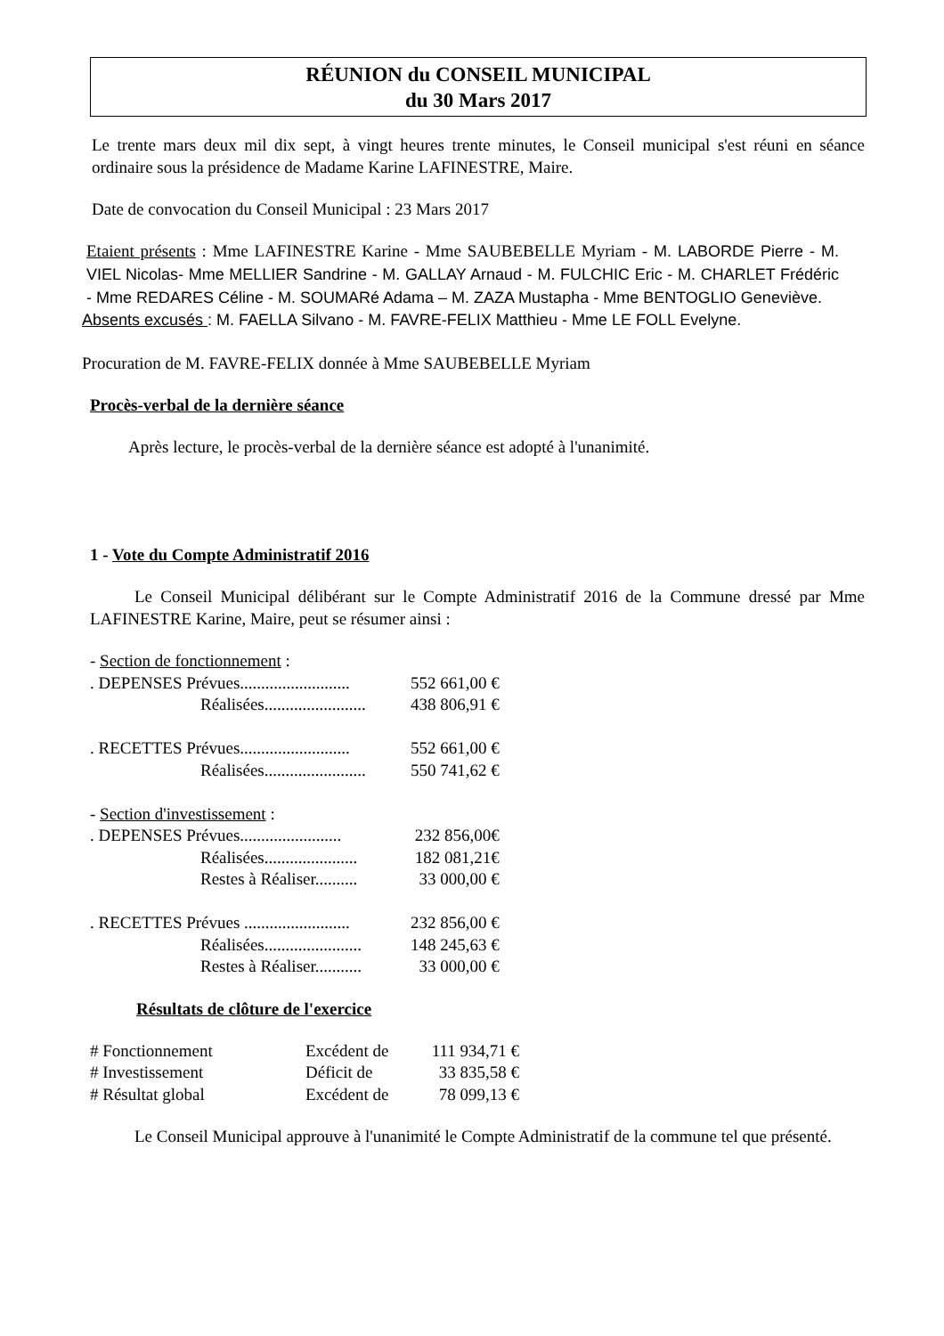RÉUNION du CONSEIL MUNICIPAL
du 30 Mars 2017
Le trente mars deux mil dix sept, à vingt heures trente minutes, le Conseil municipal s'est réuni en séance ordinaire sous la présidence de Madame Karine LAFINESTRE, Maire.
Date de convocation du Conseil Municipal : 23 Mars 2017
Etaient présents : Mme LAFINESTRE Karine - Mme SAUBEBELLE Myriam - M. LABORDE Pierre - M. VIEL Nicolas- Mme MELLIER Sandrine - M. GALLAY Arnaud - M. FULCHIC Eric - M. CHARLET Frédéric - Mme REDARES Céline - M. SOUMARé Adama – M. ZAZA Mustapha - Mme BENTOGLIO Geneviève.
Absents excusés : M. FAELLA Silvano - M. FAVRE-FELIX Matthieu - Mme LE FOLL Evelyne.
Procuration de M. FAVRE-FELIX donnée à Mme SAUBEBELLE Myriam
Procès-verbal de la dernière séance
Après lecture, le procès-verbal de la dernière séance est adopté à l'unanimité.
1 - Vote du Compte Administratif 2016
Le Conseil Municipal délibérant sur le Compte Administratif 2016 de la Commune dressé par Mme LAFINESTRE Karine, Maire, peut se résumer ainsi :
| - Section de fonctionnement : | |
| . DEPENSES Prévues.......................... | 552 661,00 € |
| Réalisées........................ | 438 806,91 € |
| . RECETTES Prévues.......................... | 552 661,00 € |
| Réalisées........................ | 550 741,62 € |
| - Section d'investissement : | |
| . DEPENSES Prévues........................ | 232 856,00€ |
| Réalisées...................... | 182 081,21€ |
| Restes à Réaliser.......... | 33 000,00 € |
| . RECETTES Prévues ......................... | 232 856,00 € |
| Réalisées....................... | 148 245,63 € |
| Restes à Réaliser........... | 33 000,00 € |
Résultats de clôture de l'exercice
| # Fonctionnement | Excédent de | 111 934,71 € |
| # Investissement | Déficit de | 33 835,58 € |
| # Résultat global | Excédent de | 78 099,13 € |
Le Conseil Municipal approuve à l'unanimité le Compte Administratif de la commune tel que présenté.